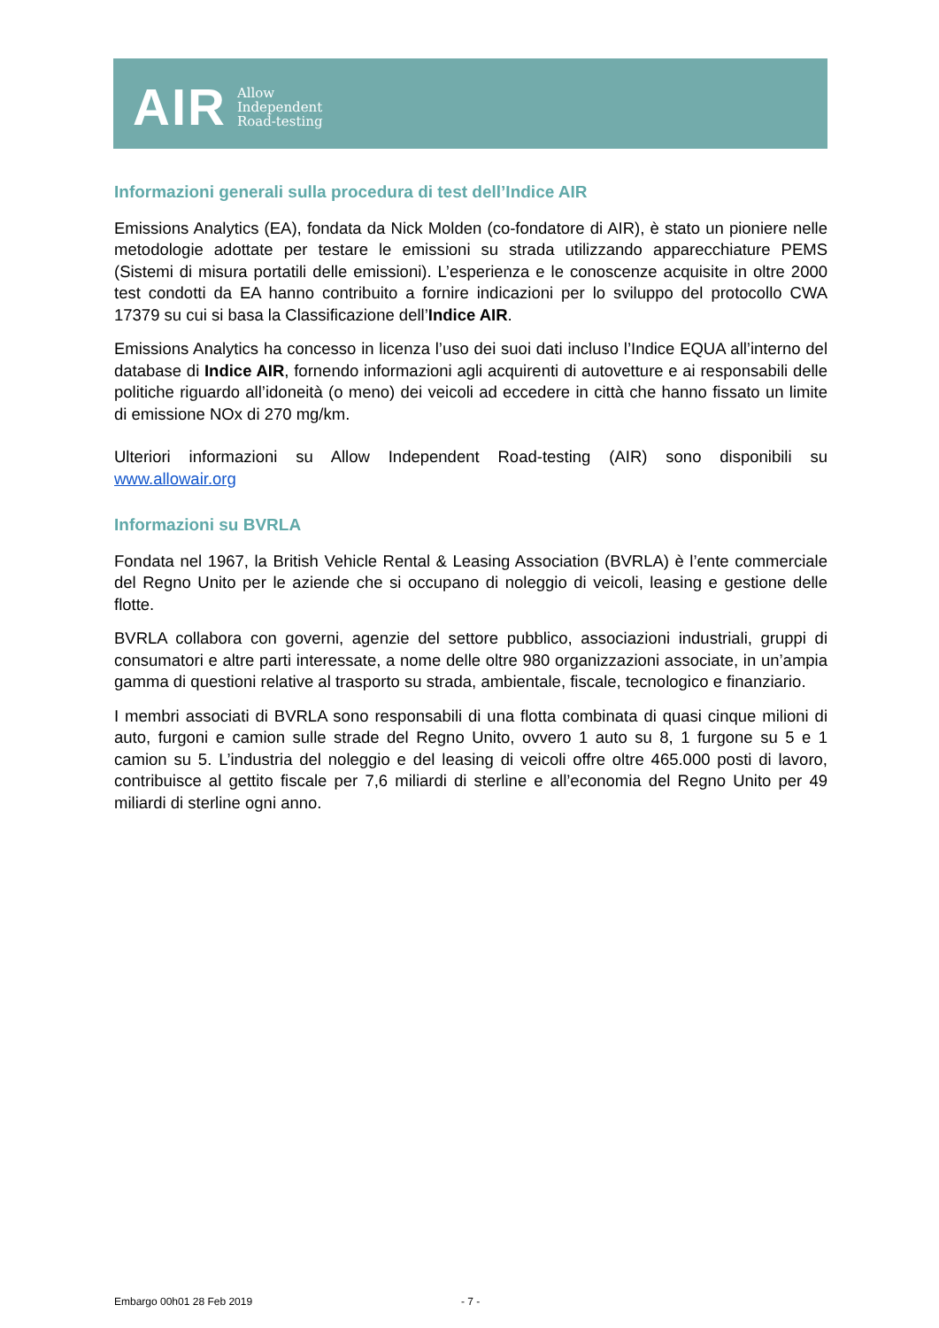AIR
Allow
Independent
Road-testing
Informazioni generali sulla procedura di test dell’Indice AIR
Emissions Analytics (EA), fondata da Nick Molden (co-fondatore di AIR), è stato un pioniere nelle metodologie adottate per testare le emissioni su strada utilizzando apparecchiature PEMS (Sistemi di misura portatili delle emissioni). L’esperienza e le conoscenze acquisite in oltre 2000 test condotti da EA hanno contribuito a fornire indicazioni per lo sviluppo del protocollo CWA 17379 su cui si basa la Classificazione dell’Indice AIR.
Emissions Analytics ha concesso in licenza l’uso dei suoi dati incluso l’Indice EQUA all’interno del database di Indice AIR, fornendo informazioni agli acquirenti di autovetture e ai responsabili delle politiche riguardo all’idoneità (o meno) dei veicoli ad eccedere in città che hanno fissato un limite di emissione NOx di 270 mg/km.
Ulteriori informazioni su Allow Independent Road-testing (AIR) sono disponibili su www.allowair.org
Informazioni su BVRLA
Fondata nel 1967, la British Vehicle Rental & Leasing Association (BVRLA) è l’ente commerciale del Regno Unito per le aziende che si occupano di noleggio di veicoli, leasing e gestione delle flotte.
BVRLA collabora con governi, agenzie del settore pubblico, associazioni industriali, gruppi di consumatori e altre parti interessate, a nome delle oltre 980 organizzazioni associate, in un’ampia gamma di questioni relative al trasporto su strada, ambientale, fiscale, tecnologico e finanziario.
I membri associati di BVRLA sono responsabili di una flotta combinata di quasi cinque milioni di auto, furgoni e camion sulle strade del Regno Unito, ovvero 1 auto su 8, 1 furgone su 5 e 1 camion su 5. L’industria del noleggio e del leasing di veicoli offre oltre 465.000 posti di lavoro, contribuisce al gettito fiscale per 7,6 miliardi di sterline e all’economia del Regno Unito per 49 miliardi di sterline ogni anno.
Embargo 00h01 28 Feb 2019 - 7 -